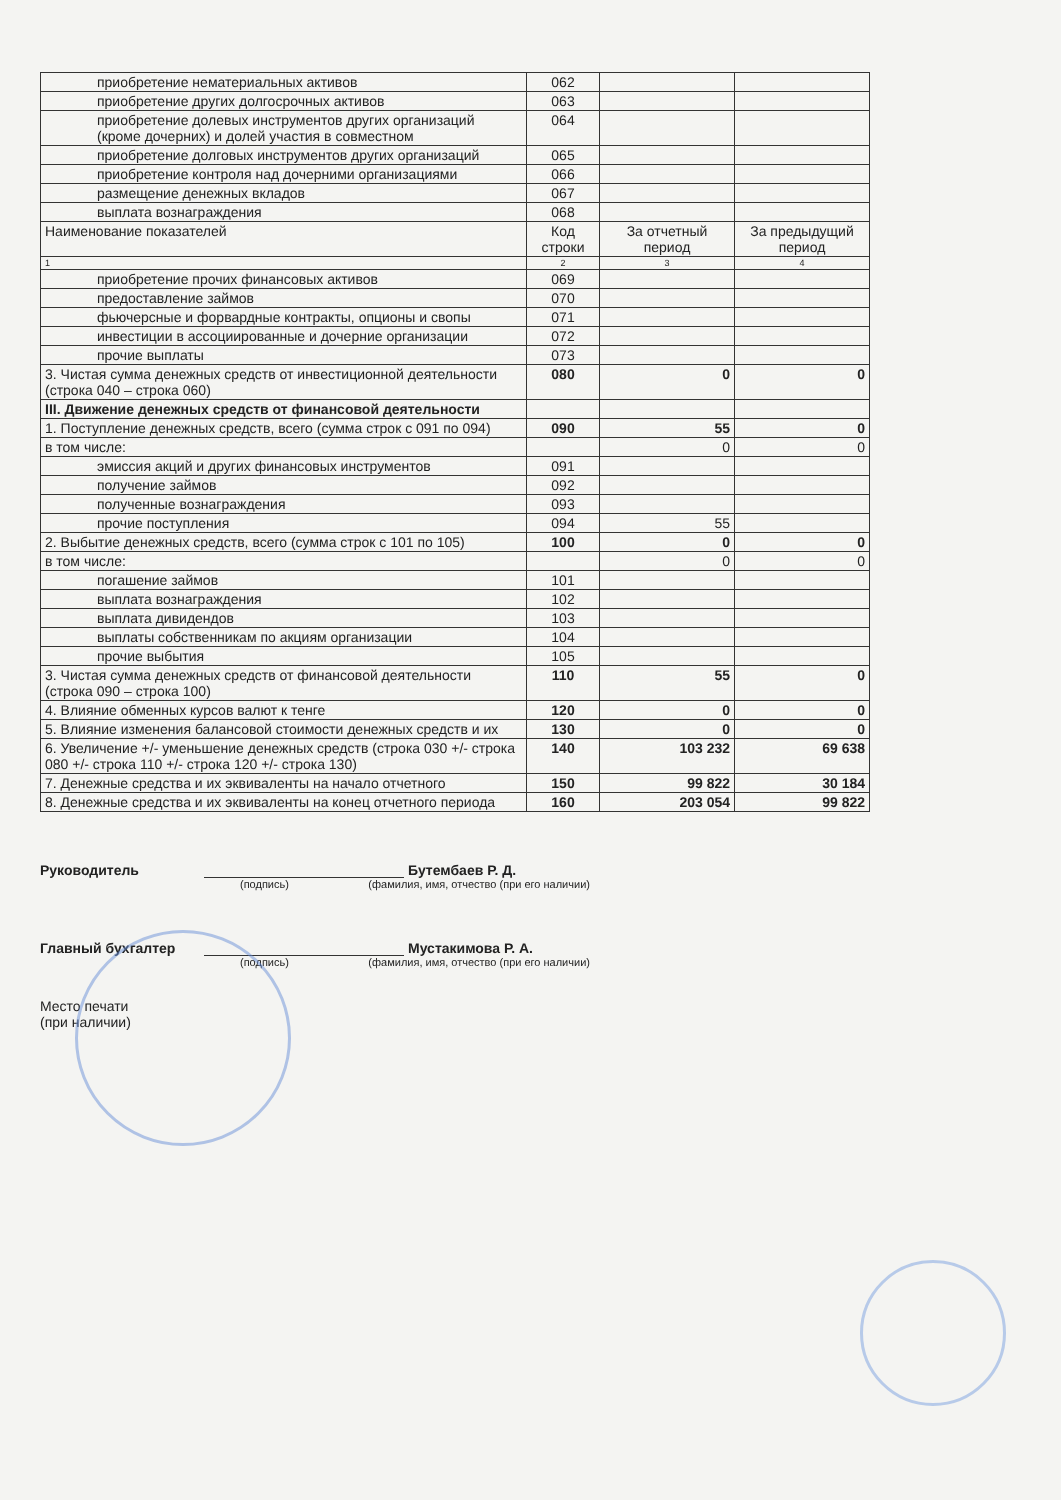| приобретение нематериальных активов | 062 | | |
| приобретение других долгосрочных активов | 063 | | |
| приобретение долевых инструментов других организаций (кроме дочерних) и долей участия в совместном | 064 | | |
| приобретение долговых инструментов других организаций | 065 | | |
| приобретение контроля над дочерними организациями | 066 | | |
| размещение денежных вкладов | 067 | | |
| выплата вознаграждения | 068 | | |
| Наименование показателей | Код строки | За отчетный период | За предыдущий период |
| 1 | 2 | 3 | 4 |
| приобретение прочих финансовых активов | 069 | | |
| предоставление займов | 070 | | |
| фьючерсные и форвардные контракты, опционы и свопы | 071 | | |
| инвестиции в ассоциированные и дочерние организации | 072 | | |
| прочие выплаты | 073 | | |
| 3. Чистая сумма денежных средств от инвестиционной деятельности (строка 040 – строка 060) | 080 | 0 | 0 |
| III. Движение денежных средств от финансовой деятельности | | | |
| 1. Поступление денежных средств, всего (сумма строк с 091 по 094) | 090 | 55 | 0 |
| в том числе: | | 0 | 0 |
| эмиссия акций и других финансовых инструментов | 091 | | |
| получение займов | 092 | | |
| полученные вознаграждения | 093 | | |
| прочие поступления | 094 | 55 | |
| 2. Выбытие денежных средств, всего (сумма строк с 101 по 105) | 100 | 0 | 0 |
| в том числе: | | 0 | 0 |
| погашение займов | 101 | | |
| выплата вознаграждения | 102 | | |
| выплата дивидендов | 103 | | |
| выплаты собственникам по акциям организации | 104 | | |
| прочие выбытия | 105 | | |
| 3. Чистая сумма денежных средств от финансовой деятельности (строка 090 – строка 100) | 110 | 55 | 0 |
| 4. Влияние обменных курсов валют к тенге | 120 | 0 | 0 |
| 5. Влияние изменения балансовой стоимости денежных средств и их | 130 | 0 | 0 |
| 6. Увеличение +/- уменьшение денежных средств (строка 030 +/- строка 080 +/- строка 110 +/- строка 120 +/- строка 130) | 140 | 103 232 | 69 638 |
| 7. Денежные средства и их эквиваленты на начало отчетного | 150 | 99 822 | 30 184 |
| 8. Денежные средства и их эквиваленты на конец отчетного периода | 160 | 203 054 | 99 822 |
Руководитель Бутембаев Р. Д.
(подпись) (фамилия, имя, отчество (при его наличии)
Главный бухгалтер Мустакимова Р. А.
(подпись) (фамилия, имя, отчество (при его наличии)
Место печати
(при наличии)